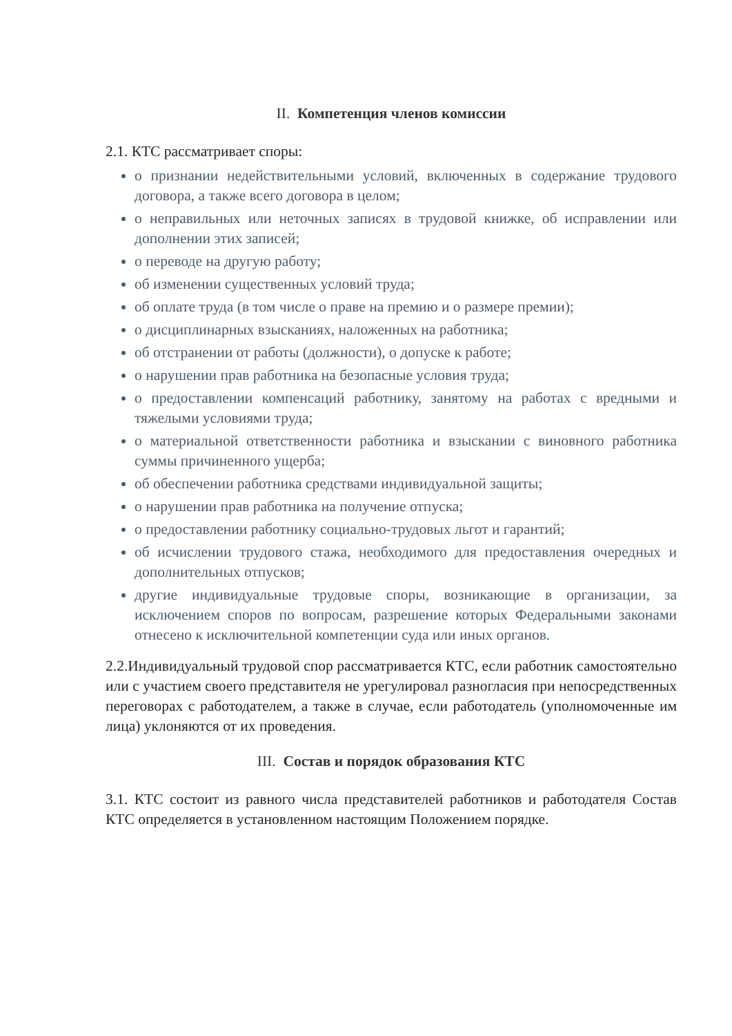II. Компетенция членов комиссии
2.1. КТС рассматривает споры:
о признании недействительными условий, включенных в содержание трудового договора, а также всего договора в целом;
о неправильных или неточных записях в трудовой книжке, об исправлении или дополнении этих записей;
о переводе на другую работу;
об изменении существенных условий труда;
об оплате труда (в том числе о праве на премию и о размере премии);
о дисциплинарных взысканиях, наложенных на работника;
об отстранении от работы (должности), о допуске к работе;
о нарушении прав работника на безопасные условия труда;
о предоставлении компенсаций работнику, занятому на работах с вредными и тяжелыми условиями труда;
о материальной ответственности работника и взыскании с виновного работника суммы причиненного ущерба;
об обеспечении работника средствами индивидуальной защиты;
о нарушении прав работника на получение отпуска;
о предоставлении работнику социально-трудовых льгот и гарантий;
об исчислении трудового стажа, необходимого для предоставления очередных и дополнительных отпусков;
другие индивидуальные трудовые споры, возникающие в организации, за исключением споров по вопросам, разрешение которых Федеральными законами отнесено к исключительной компетенции суда или иных органов.
2.2.Индивидуальный трудовой спор рассматривается КТС, если работник самостоятельно или с участием своего представителя не урегулировал разногласия при непосредственных переговорах с работодателем, а также в случае, если работодатель (уполномоченные им лица) уклоняются от их проведения.
III. Состав и порядок образования КТС
3.1. КТС состоит из равного числа представителей работников и работодателя Состав КТС определяется в установленном настоящим Положением порядке.